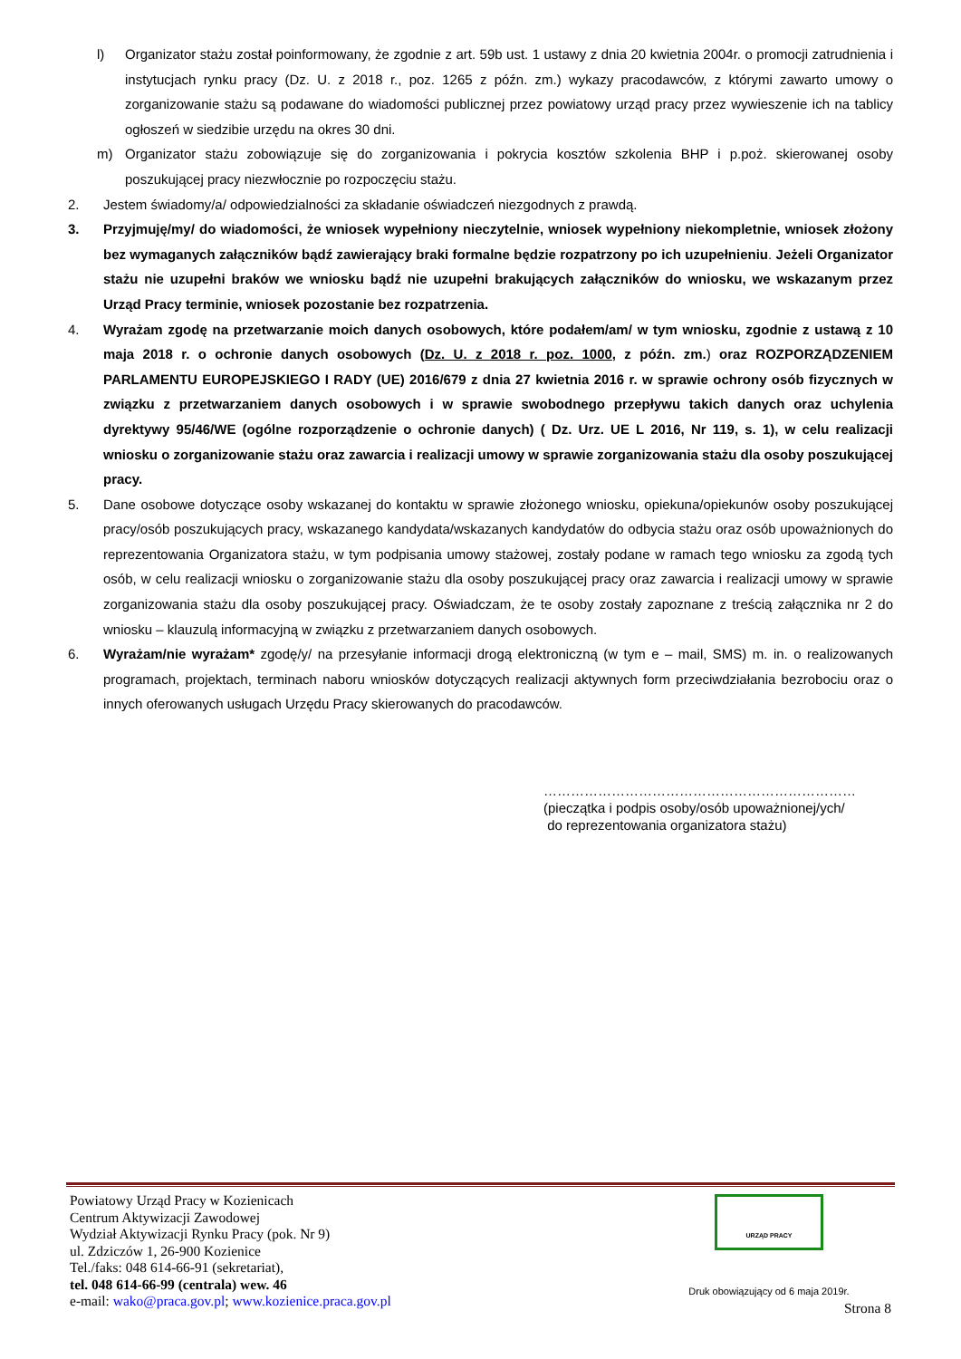l) Organizator stażu został poinformowany, że zgodnie z art. 59b ust. 1 ustawy z dnia 20 kwietnia 2004r. o promocji zatrudnienia i instytucjach rynku pracy (Dz. U. z 2018 r., poz. 1265 z późn. zm.) wykazy pracodawców, z którymi zawarto umowy o zorganizowanie stażu są podawane do wiadomości publicznej przez powiatowy urząd pracy przez wywieszenie ich na tablicy ogłoszeń w siedzibie urzędu na okres 30 dni.
m) Organizator stażu zobowiązuje się do zorganizowania i pokrycia kosztów szkolenia BHP i p.poż. skierowanej osoby poszukującej pracy niezwłocznie po rozpoczęciu stażu.
2. Jestem świadomy/a/ odpowiedzialności za składanie oświadczeń niezgodnych z prawdą.
3. Przyjmuję/my/ do wiadomości, że wniosek wypełniony nieczytelnie, wniosek wypełniony niekompletnie, wniosek złożony bez wymaganych załączników bądź zawierający braki formalne będzie rozpatrzony po ich uzupełnieniu. Jeżeli Organizator stażu nie uzupełni braków we wniosku bądź nie uzupełni brakujących załączników do wniosku, we wskazanym przez Urząd Pracy terminie, wniosek pozostanie bez rozpatrzenia.
4. Wyrażam zgodę na przetwarzanie moich danych osobowych, które podałem/am/ w tym wniosku, zgodnie z ustawą z 10 maja 2018 r. o ochronie danych osobowych (Dz. U. z 2018 r. poz. 1000, z późn. zm.) oraz ROZPORZĄDZENIEM PARLAMENTU EUROPEJSKIEGO I RADY (UE) 2016/679 z dnia 27 kwietnia 2016 r. w sprawie ochrony osób fizycznych w związku z przetwarzaniem danych osobowych i w sprawie swobodnego przepływu takich danych oraz uchylenia dyrektywy 95/46/WE (ogólne rozporządzenie o ochronie danych) ( Dz. Urz. UE L 2016, Nr 119, s. 1), w celu realizacji wniosku o zorganizowanie stażu oraz zawarcia i realizacji umowy w sprawie zorganizowania stażu dla osoby poszukującej pracy.
5. Dane osobowe dotyczące osoby wskazanej do kontaktu w sprawie złożonego wniosku, opiekuna/opiekunów osoby poszukującej pracy/osób poszukujących pracy, wskazanego kandydata/wskazanych kandydatów do odbycia stażu oraz osób upoważnionych do reprezentowania Organizatora stażu, w tym podpisania umowy stażowej, zostały podane w ramach tego wniosku za zgodą tych osób, w celu realizacji wniosku o zorganizowanie stażu dla osoby poszukującej pracy oraz zawarcia i realizacji umowy w sprawie zorganizowania stażu dla osoby poszukującej pracy. Oświadczam, że te osoby zostały zapoznane z treścią załącznika nr 2 do wniosku – klauzulą informacyjną w związku z przetwarzaniem danych osobowych.
6. Wyrażam/nie wyrażam* zgodę/y/ na przesyłanie informacji drogą elektroniczną (w tym e – mail, SMS) m. in. o realizowanych programach, projektach, terminach naboru wniosków dotyczących realizacji aktywnych form przeciwdziałania bezrobociu oraz o innych oferowanych usługach Urzędu Pracy skierowanych do pracodawców.
……………………………………………………………
(pieczątka i podpis osoby/osób upoważnionej/ych/
do reprezentowania organizatora stażu)
Powiatowy Urząd Pracy w Kozienicach
Centrum Aktywizacji Zawodowej
Wydział Aktywizacji Rynku Pracy (pok. Nr 9)
ul. Zdziczów 1, 26-900 Kozienice
Tel./faks: 048 614-66-91 (sekretariat),
tel. 048 614-66-99 (centrala) wew. 46
e-mail: wako@praca.gov.pl; www.kozienice.praca.gov.pl
URZĄD PRACY
Druk obowiązujący od 6 maja 2019r.
Strona 8